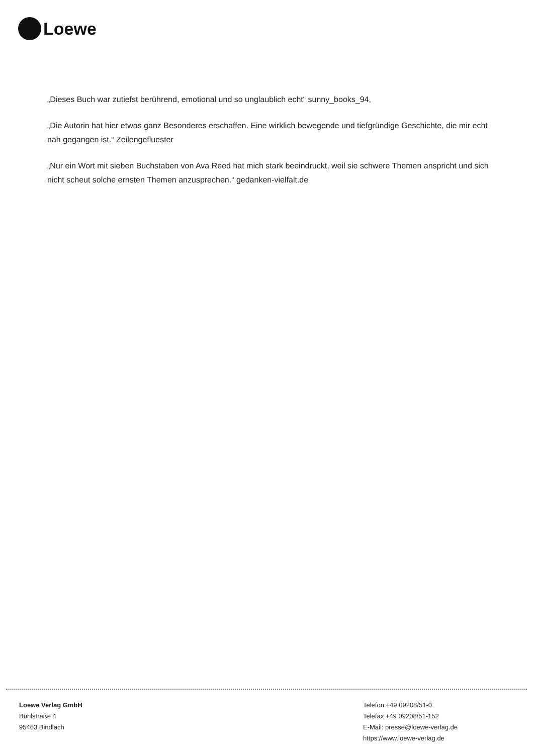Loewe
„Dieses Buch war zutiefst berührend, emotional und so unglaublich echt“ sunny_books_94,
„Die Autorin hat hier etwas ganz Besonderes erschaffen. Eine wirklich bewegende und tiefgründige Geschichte, die mir echt nah gegangen ist.“ Zeilengefluester
„Nur ein Wort mit sieben Buchstaben von Ava Reed hat mich stark beeindruckt, weil sie schwere Themen anspricht und sich nicht scheut solche ernsten Themen anzusprechen.“ gedanken-vielfalt.de
Loewe Verlag GmbH
Bühlstraße 4
95463 Bindlach
Telefon +49 09208/51-0
Telefax +49 09208/51-152
E-Mail: presse@loewe-verlag.de
https://www.loewe-verlag.de